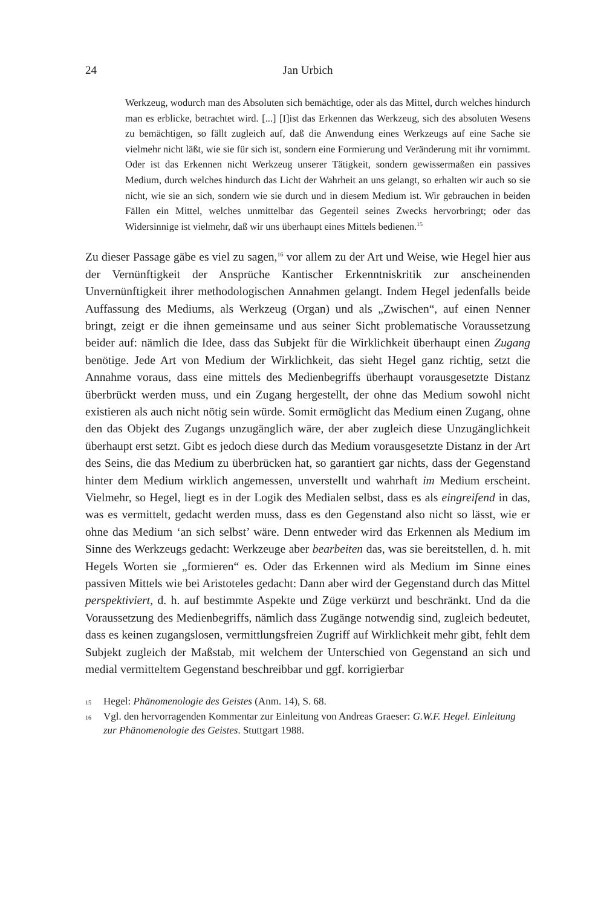24 Jan Urbich
Werkzeug, wodurch man des Absoluten sich bemächtige, oder als das Mittel, durch welches hindurch man es erblicke, betrachtet wird. [...] [I]ist das Erkennen das Werkzeug, sich des absoluten Wesens zu bemächtigen, so fällt zugleich auf, daß die Anwendung eines Werkzeugs auf eine Sache sie vielmehr nicht läßt, wie sie für sich ist, sondern eine Formierung und Veränderung mit ihr vornimmt. Oder ist das Erkennen nicht Werkzeug unserer Tätigkeit, sondern gewissermaßen ein passives Medium, durch welches hindurch das Licht der Wahrheit an uns gelangt, so erhalten wir auch so sie nicht, wie sie an sich, sondern wie sie durch und in diesem Medium ist. Wir gebrauchen in beiden Fällen ein Mittel, welches unmittelbar das Gegenteil seines Zwecks hervorbringt; oder das Widersinnige ist vielmehr, daß wir uns überhaupt eines Mittels bedienen.<sup>15</sup>
Zu dieser Passage gäbe es viel zu sagen,<sup>16</sup> vor allem zu der Art und Weise, wie Hegel hier aus der Vernünftigkeit der Ansprüche Kantischer Erkenntniskritik zur anscheinenden Unvernünftigkeit ihrer methodologischen Annahmen gelangt. Indem Hegel jedenfalls beide Auffassung des Mediums, als Werkzeug (Organ) und als „Zwischen“, auf einen Nenner bringt, zeigt er die ihnen gemeinsame und aus seiner Sicht problematische Voraussetzung beider auf: nämlich die Idee, dass das Subjekt für die Wirklichkeit überhaupt einen Zugang benötige. Jede Art von Medium der Wirklichkeit, das sieht Hegel ganz richtig, setzt die Annahme voraus, dass eine mittels des Medienbegriffs überhaupt vorausgesetzte Distanz überbrückt werden muss, und ein Zugang hergestellt, der ohne das Medium sowohl nicht existieren als auch nicht nötig sein würde. Somit ermöglicht das Medium einen Zugang, ohne den das Objekt des Zugangs unzugänglich wäre, der aber zugleich diese Unzugänglichkeit überhaupt erst setzt. Gibt es jedoch diese durch das Medium vorausgesetzte Distanz in der Art des Seins, die das Medium zu überbrücken hat, so garantiert gar nichts, dass der Gegenstand hinter dem Medium wirklich angemessen, unverstellt und wahrhaft im Medium erscheint. Vielmehr, so Hegel, liegt es in der Logik des Medialen selbst, dass es als eingreifend in das, was es vermittelt, gedacht werden muss, dass es den Gegenstand also nicht so lässt, wie er ohne das Medium ‘an sich selbst’ wäre. Denn entweder wird das Erkennen als Medium im Sinne des Werkzeugs gedacht: Werkzeuge aber bearbeiten das, was sie bereitstellen, d. h. mit Hegels Worten sie „formieren“ es. Oder das Erkennen wird als Medium im Sinne eines passiven Mittels wie bei Aristoteles gedacht: Dann aber wird der Gegenstand durch das Mittel perspektiviert, d. h. auf bestimmte Aspekte und Züge verkürzt und beschränkt. Und da die Voraussetzung des Medienbegriffs, nämlich dass Zugänge notwendig sind, zugleich bedeutet, dass es keinen zugangslosen, vermittlungsfreien Zugriff auf Wirklichkeit mehr gibt, fehlt dem Subjekt zugleich der Maßstab, mit welchem der Unterschied von Gegenstand an sich und medial vermitteltem Gegenstand beschreibbar und ggf. korrigierbar
15 Hegel: Phänomenologie des Geistes (Anm. 14), S. 68.
16 Vgl. den hervorragenden Kommentar zur Einleitung von Andreas Graeser: G.W.F. Hegel. Einleitung zur Phänomenologie des Geistes. Stuttgart 1988.